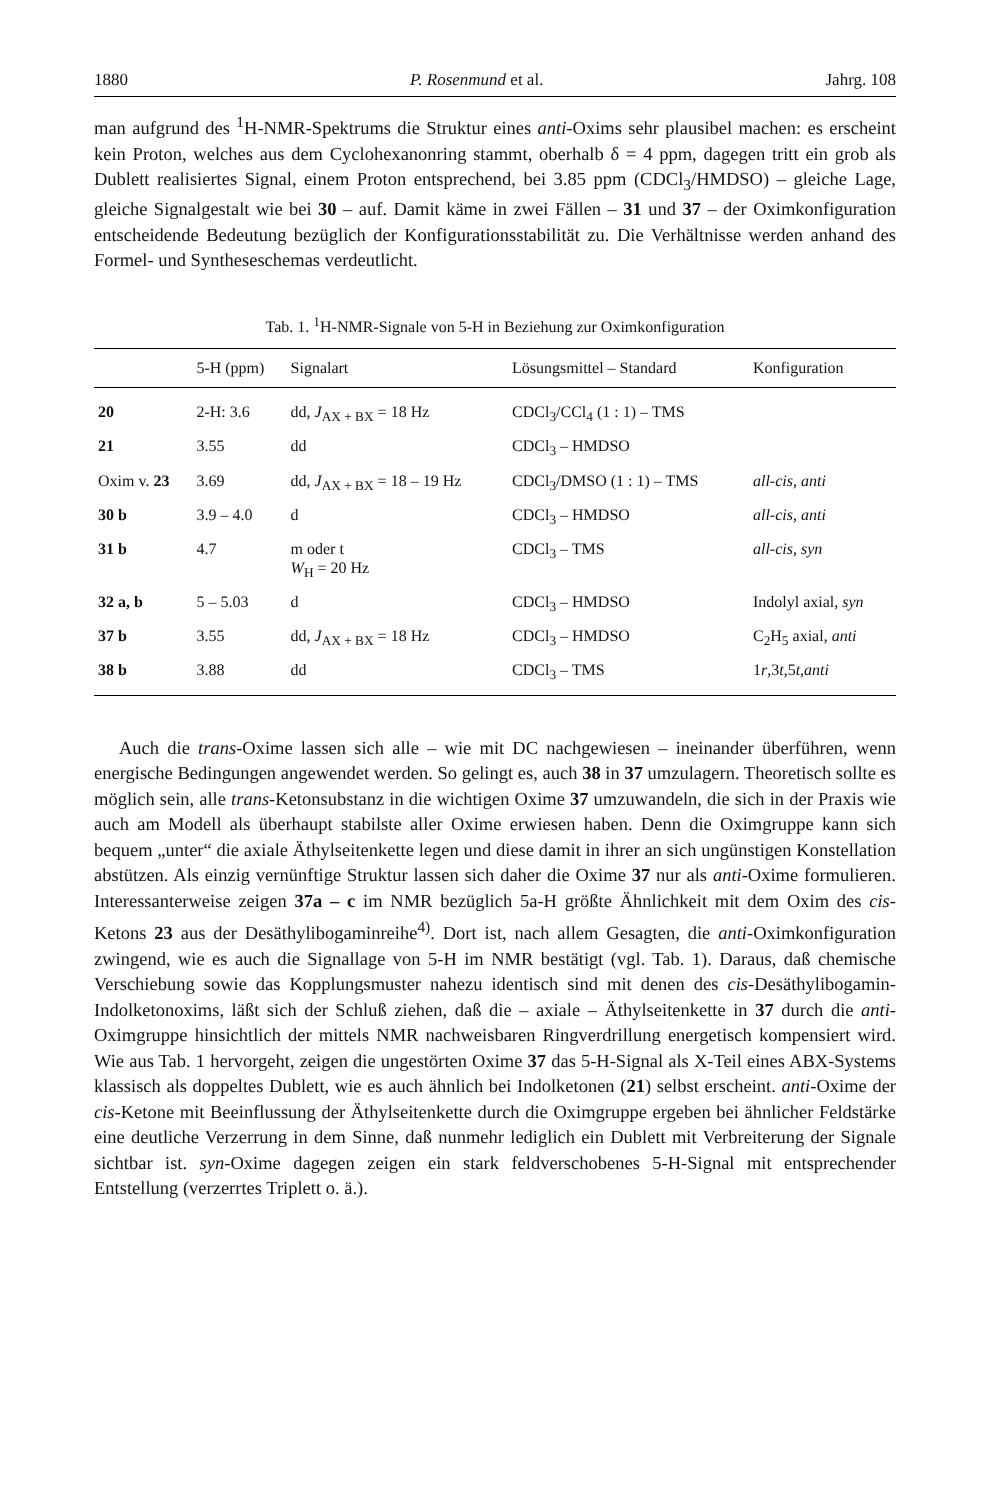1880 P. Rosenmund et al. Jahrg. 108
man aufgrund des <sup>1</sup>H-NMR-Spektrums die Struktur eines anti-Oxims sehr plausibel machen: es erscheint kein Proton, welches aus dem Cyclohexanonring stammt, oberhalb δ = 4 ppm, dagegen tritt ein grob als Dublett realisiertes Signal, einem Proton entsprechend, bei 3.85 ppm (CDCl<sub>3</sub>/HMDSO) – gleiche Lage, gleiche Signalgestalt wie bei 30 – auf. Damit käme in zwei Fällen – 31 und 37 – der Oximkonfiguration entscheidende Bedeutung bezüglich der Konfigurationsstabilität zu. Die Verhältnisse werden anhand des Formel- und Syntheseschemas verdeutlicht.
Tab. 1. <sup>1</sup>H-NMR-Signale von 5-H in Beziehung zur Oximkonfiguration
| | 5-H (ppm) | Signalart | Lösungsmittel – Standard | Konfiguration |
| --- | --- | --- | --- | --- |
| 20 | 2-H: 3.6 | dd, J<sub>AX + BX</sub> = 18 Hz | CDCl<sub>3</sub>/CCl<sub>4</sub> (1 : 1) – TMS | |
| 21 | 3.55 | dd | CDCl<sub>3</sub> – HMDSO | |
| Oxim v. 23 | 3.69 | dd, J<sub>AX + BX</sub> = 18 – 19 Hz | CDCl<sub>3</sub>/DMSO (1 : 1) – TMS | all-cis, anti |
| 30 b | 3.9 – 4.0 | d | CDCl<sub>3</sub> – HMDSO | all-cis, anti |
| 31 b | 4.7 | m oder t W<sub>H</sub> = 20 Hz | CDCl<sub>3</sub> – TMS | all-cis, syn |
| 32 a, b | 5 – 5.03 | d | CDCl<sub>3</sub> – HMDSO | Indolyl axial, syn |
| 37 b | 3.55 | dd, J<sub>AX + BX</sub> = 18 Hz | CDCl<sub>3</sub> – HMDSO | C<sub>2</sub>H<sub>5</sub> axial, anti |
| 38 b | 3.88 | dd | CDCl<sub>3</sub> – TMS | 1 r ,3 t ,5 t , anti |
Auch die trans-Oxime lassen sich alle – wie mit DC nachgewiesen – ineinander überführen, wenn energische Bedingungen angewendet werden. So gelingt es, auch 38 in 37 umzulagern. Theoretisch sollte es möglich sein, alle trans-Ketonsubstanz in die wichtigen Oxime 37 umzuwandeln, die sich in der Praxis wie auch am Modell als überhaupt stabilste aller Oxime erwiesen haben. Denn die Oximgruppe kann sich bequem „unter“ die axiale Äthylseitenkette legen und diese damit in ihrer an sich ungünstigen Konstellation abstützen. Als einzig vernünftige Struktur lassen sich daher die Oxime 37 nur als anti-Oxime formulieren. Interessanterweise zeigen 37a – c im NMR bezüglich 5a-H größte Ähnlichkeit mit dem Oxim des cis-Ketons 23 aus der Desäthylibogaminreihe<sup>4)</sup>. Dort ist, nach allem Gesagten, die anti-Oximkonfiguration zwingend, wie es auch die Signallage von 5-H im NMR bestätigt (vgl. Tab. 1). Daraus, daß chemische Verschiebung sowie das Kopplungsmuster nahezu identisch sind mit denen des cis-Desäthylibogamin-Indolketonoxims, läßt sich der Schluß ziehen, daß die – axiale – Äthylseitenkette in 37 durch die anti-Oximgruppe hinsichtlich der mittels NMR nachweisbaren Ringverdrillung energetisch kompensiert wird. Wie aus Tab. 1 hervorgeht, zeigen die ungestörten Oxime 37 das 5-H-Signal als X-Teil eines ABX-Systems klassisch als doppeltes Dublett, wie es auch ähnlich bei Indolketonen (21) selbst erscheint. anti-Oxime der cis-Ketone mit Beeinflussung der Äthylseitenkette durch die Oximgruppe ergeben bei ähnlicher Feldstärke eine deutliche Verzerrung in dem Sinne, daß nunmehr lediglich ein Dublett mit Verbreiterung der Signale sichtbar ist. syn-Oxime dagegen zeigen ein stark feldverschobenes 5-H-Signal mit entsprechender Entstellung (verzerrtes Triplett o. ä.).